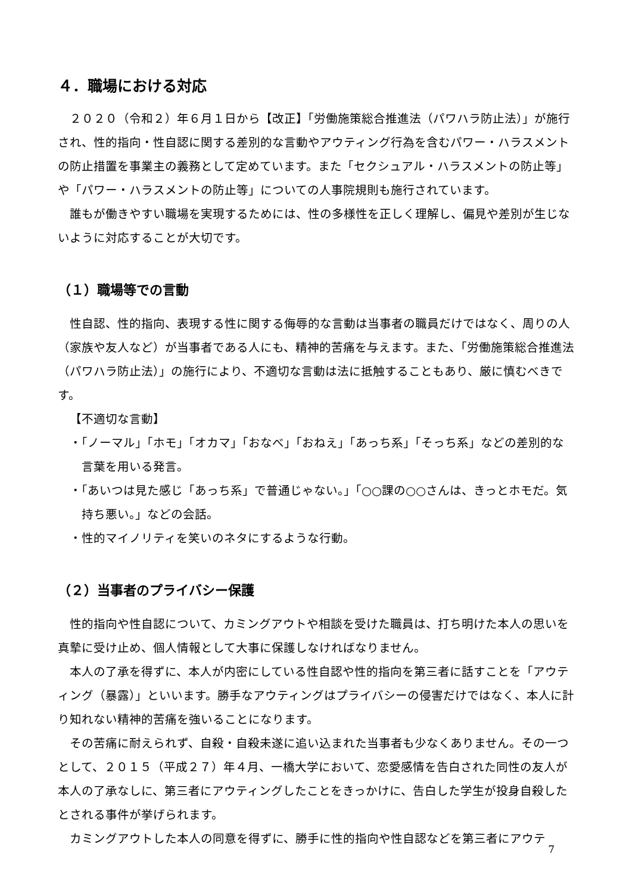４．職場における対応
２０２０（令和２）年６月１日から【改正】「労働施策総合推進法（パワハラ防止法）」が施行され、性的指向・性自認に関する差別的な言動やアウティング行為を含むパワー・ハラスメントの防止措置を事業主の義務として定めています。また「セクシュアル・ハラスメントの防止等」や「パワー・ハラスメントの防止等」についての人事院規則も施行されています。
誰もが働きやすい職場を実現するためには、性の多様性を正しく理解し、偏見や差別が生じないように対応することが大切です。
（１）職場等での言動
性自認、性的指向、表現する性に関する侮辱的な言動は当事者の職員だけではなく、周りの人（家族や友人など）が当事者である人にも、精神的苦痛を与えます。また、「労働施策総合推進法（パワハラ防止法）」の施行により、不適切な言動は法に抵触することもあり、厳に慎むべきです。
【不適切な言動】
・「ノーマル」「ホモ」「オカマ」「おなべ」「おねえ」「あっち系」「そっち系」などの差別的な言葉を用いる発言。
・「あいつは見た感じ「あっち系」で普通じゃない。」「○○課の○○さんは、きっとホモだ。気持ち悪い。」などの会話。
・性的マイノリティを笑いのネタにするような行動。
（２）当事者のプライバシー保護
性的指向や性自認について、カミングアウトや相談を受けた職員は、打ち明けた本人の思いを真摯に受け止め、個人情報として大事に保護しなければなりません。
本人の了承を得ずに、本人が内密にしている性自認や性的指向を第三者に話すことを「アウティング（暴露）」といいます。勝手なアウティングはプライバシーの侵害だけではなく、本人に計り知れない精神的苦痛を強いることになります。
その苦痛に耐えられず、自殺・自殺未遂に追い込まれた当事者も少なくありません。その一つとして、２０１５（平成２７）年４月、一橋大学において、恋愛感情を告白された同性の友人が本人の了承なしに、第三者にアウティングしたことをきっかけに、告白した学生が投身自殺したとされる事件が挙げられます。
カミングアウトした本人の同意を得ずに、勝手に性的指向や性自認などを第三者にアウテ
7